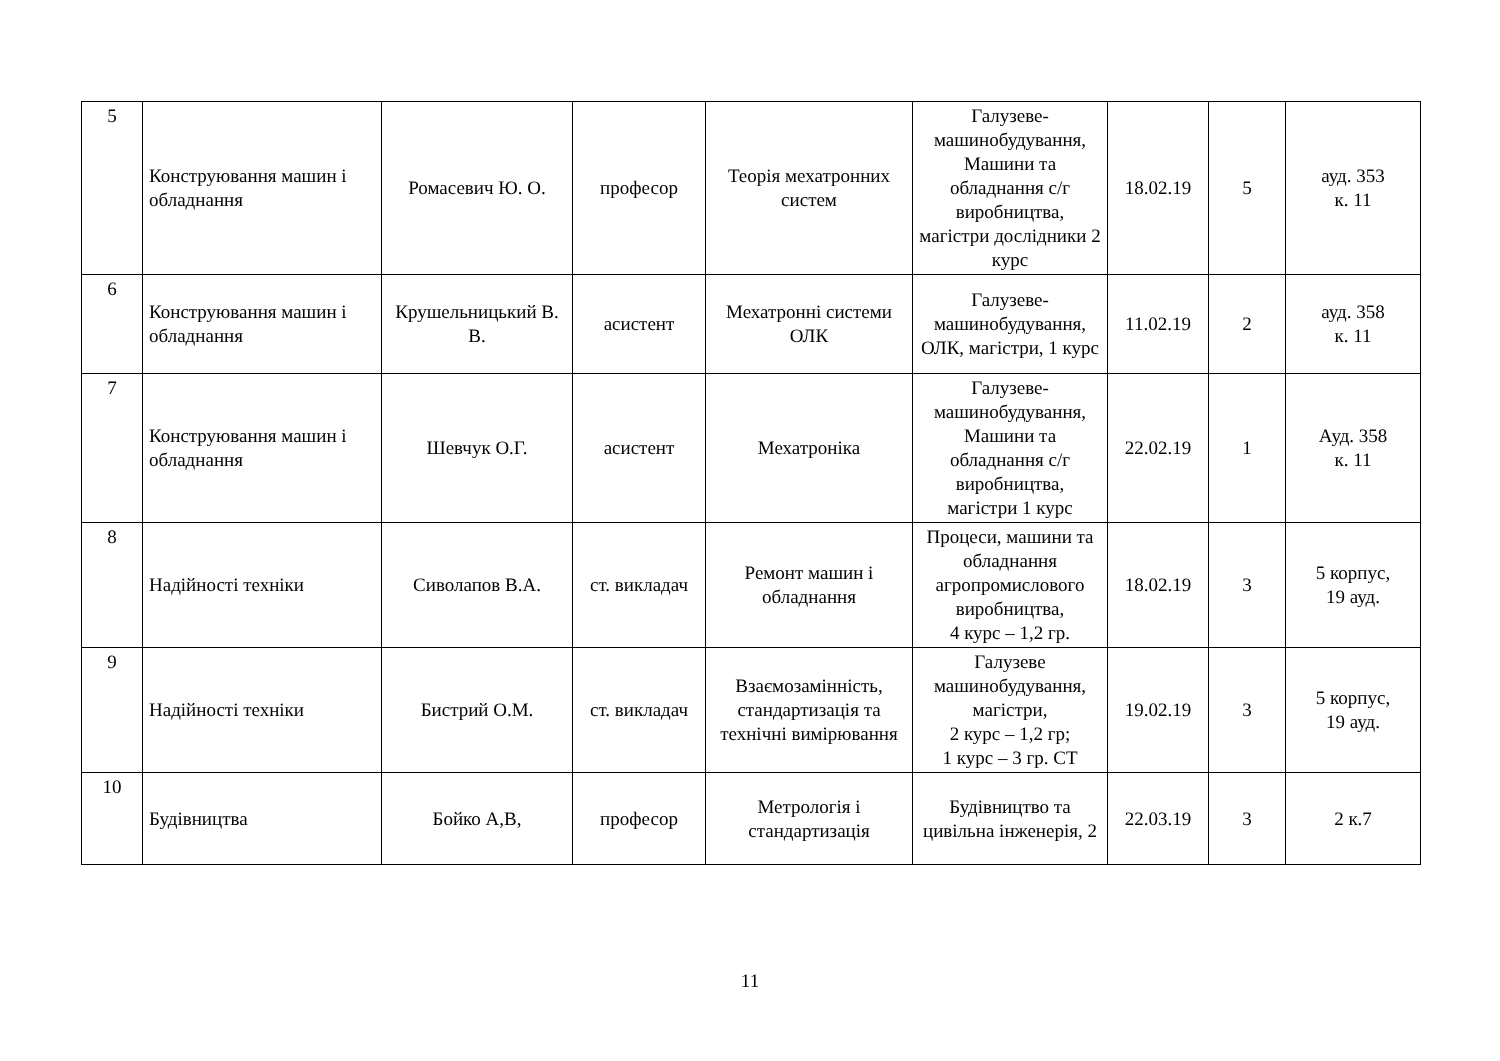| 5 | Конструювання машин і обладнання | Ромасевич Ю. О. | професор | Теорія мехатронних систем | Галузеве-машинобудування, Машини та обладнання с/г виробництва, магістри дослідники 2 курс | 18.02.19 | 5 | ауд. 353 к. 11 |
| 6 | Конструювання машин і обладнання | Крушельницький В. В. | асистент | Мехатронні системи ОЛК | Галузеве-машинобудування, ОЛК, магістри, 1 курс | 11.02.19 | 2 | ауд. 358 к. 11 |
| 7 | Конструювання машин і обладнання | Шевчук О.Г. | асистент | Мехатроніка | Галузеве-машинобудування, Машини та обладнання с/г виробництва, магістри 1 курс | 22.02.19 | 1 | Ауд. 358 к. 11 |
| 8 | Надійності техніки | Сиволапов В.А. | ст. викладач | Ремонт машин і обладнання | Процеси, машини та обладнання агропромислового виробництва, 4 курс – 1,2 гр. | 18.02.19 | 3 | 5 корпус, 19 ауд. |
| 9 | Надійності техніки | Бистрий О.М. | ст. викладач | Взаємозамінність, стандартизація та технічні вимірювання | Галузеве машинобудування, магістри, 2 курс – 1,2 гр; 1 курс – 3 гр. СТ | 19.02.19 | 3 | 5 корпус, 19 ауд. |
| 10 | Будівництва | Бойко А,В, | професор | Метрологія і стандартизація | Будівництво та цивільна інженерія, 2 | 22.03.19 | 3 | 2 к.7 |
11